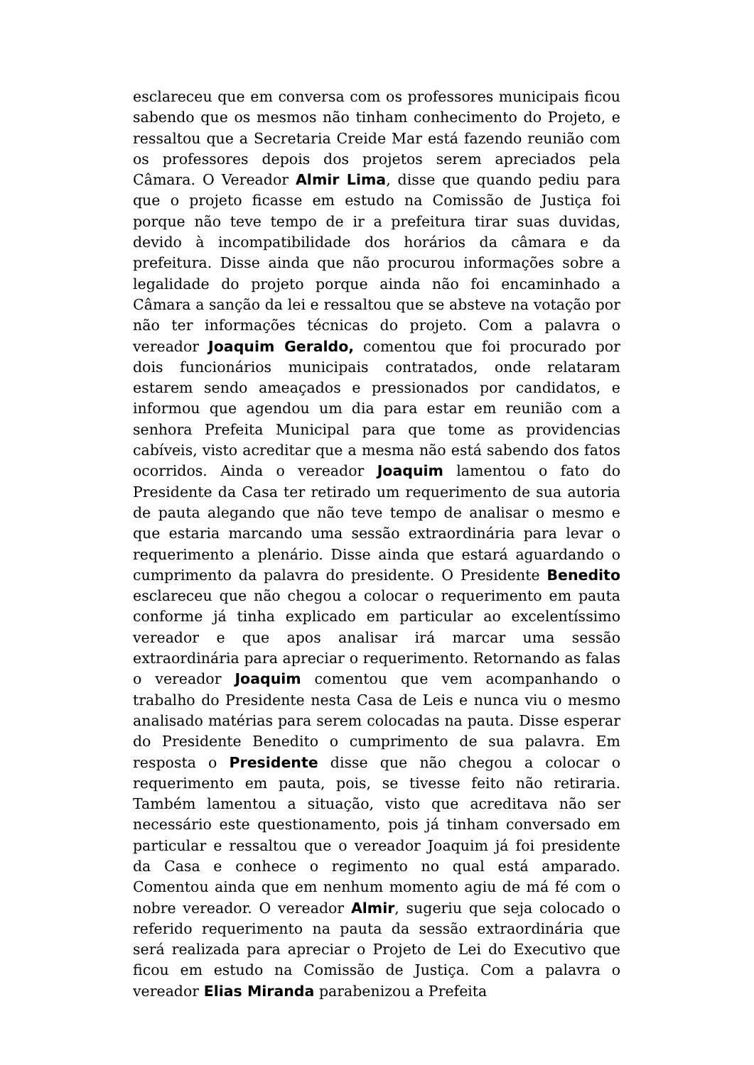esclareceu que em conversa com os professores municipais ficou sabendo que os mesmos não tinham conhecimento do Projeto, e ressaltou que a Secretaria Creide Mar está fazendo reunião com os professores depois dos projetos serem apreciados pela Câmara. O Vereador Almir Lima, disse que quando pediu para que o projeto ficasse em estudo na Comissão de Justiça foi porque não teve tempo de ir a prefeitura tirar suas duvidas, devido à incompatibilidade dos horários da câmara e da prefeitura. Disse ainda que não procurou informações sobre a legalidade do projeto porque ainda não foi encaminhado a Câmara a sanção da lei e ressaltou que se absteve na votação por não ter informações técnicas do projeto. Com a palavra o vereador Joaquim Geraldo, comentou que foi procurado por dois funcionários municipais contratados, onde relataram estarem sendo ameaçados e pressionados por candidatos, e informou que agendou um dia para estar em reunião com a senhora Prefeita Municipal para que tome as providencias cabíveis, visto acreditar que a mesma não está sabendo dos fatos ocorridos. Ainda o vereador Joaquim lamentou o fato do Presidente da Casa ter retirado um requerimento de sua autoria de pauta alegando que não teve tempo de analisar o mesmo e que estaria marcando uma sessão extraordinária para levar o requerimento a plenário. Disse ainda que estará aguardando o cumprimento da palavra do presidente. O Presidente Benedito esclareceu que não chegou a colocar o requerimento em pauta conforme já tinha explicado em particular ao excelentíssimo vereador e que apos analisar irá marcar uma sessão extraordinária para apreciar o requerimento. Retornando as falas o vereador Joaquim comentou que vem acompanhando o trabalho do Presidente nesta Casa de Leis e nunca viu o mesmo analisado matérias para serem colocadas na pauta. Disse esperar do Presidente Benedito o cumprimento de sua palavra. Em resposta o Presidente disse que não chegou a colocar o requerimento em pauta, pois, se tivesse feito não retiraria. Também lamentou a situação, visto que acreditava não ser necessário este questionamento, pois já tinham conversado em particular e ressaltou que o vereador Joaquim já foi presidente da Casa e conhece o regimento no qual está amparado. Comentou ainda que em nenhum momento agiu de má fé com o nobre vereador. O vereador Almir, sugeriu que seja colocado o referido requerimento na pauta da sessão extraordinária que será realizada para apreciar o Projeto de Lei do Executivo que ficou em estudo na Comissão de Justiça. Com a palavra o vereador Elias Miranda parabenizou a Prefeita